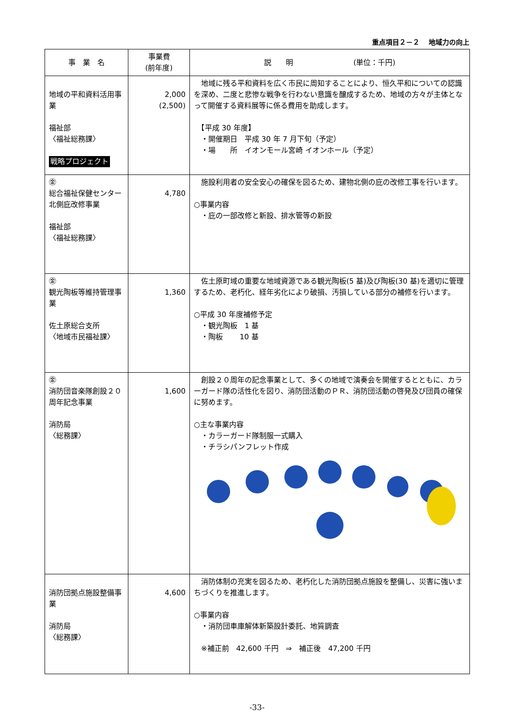重点項目２－２　 地域力の向上
| 事 業 名 | 事業費 (前年度) | 説 明 (単位：千円) |
| --- | --- | --- |
| 地域の平和資料活用事業 福祉部 〈福祉総務課〉 戦略プロジェクト | 2,000 (2,500) | 地域に残る平和資料を広く市民に周知することにより、恒久平和についての認識を深め、二度と悲惨な戦争を行わない意識を醸成するため、地域の方々が主体となって開催する資料展等に係る費用を助成します。 【平成 30 年度】 ・開催期日 平成 30 年 7 月下旬（予定） ・場 所 イオンモール宮崎 イオンホール（予定） |
| ㊎ 総合福祉保健センター北側庇改修事業 福祉部 〈福祉総務課〉 | 4,780 | 施設利用者の安全安心の確保を図るため、建物北側の庇の改修工事を行います。 ○事業内容 ・庇の一部改修と新設、排水管等の新設 |
| ㊎ 観光陶板等維持管理事業 佐土原総合支所 〈地域市民福祉課〉 | 1,360 | 佐土原町域の重要な地域資源である観光陶板(5 基)及び陶板(30 基)を適切に管理するため、老朽化、経年劣化により破損、汚損している部分の補修を行います。 ○平成 30 年度補修予定 ・観光陶板 1 基 ・陶板 10 基 |
| ㊎ 消防団音楽隊創設２０周年記念事業 消防局 〈総務課〉 | 1,600 | 創設２０周年の記念事業として、多くの地域で演奏会を開催するとともに、カラーガード隊の活性化を図り、消防団活動のＰＲ、消防団活動の啓発及び団員の確保に努めます。 ○主な事業内容 ・カラーガード隊制服一式購入 ・チラシパンフレット作成 |
| 消防団拠点施設整備事業 消防局 〈総務課〉 | 4,600 | 消防体制の充実を図るため、老朽化した消防団拠点施設を整備し、災害に強いまちづくりを推進します。 ○事業内容 ・消防団車庫解体新築設計委託、地質調査 ※補正前 42,600 千円 ⇒ 補正後 47,200 千円 |
-33-